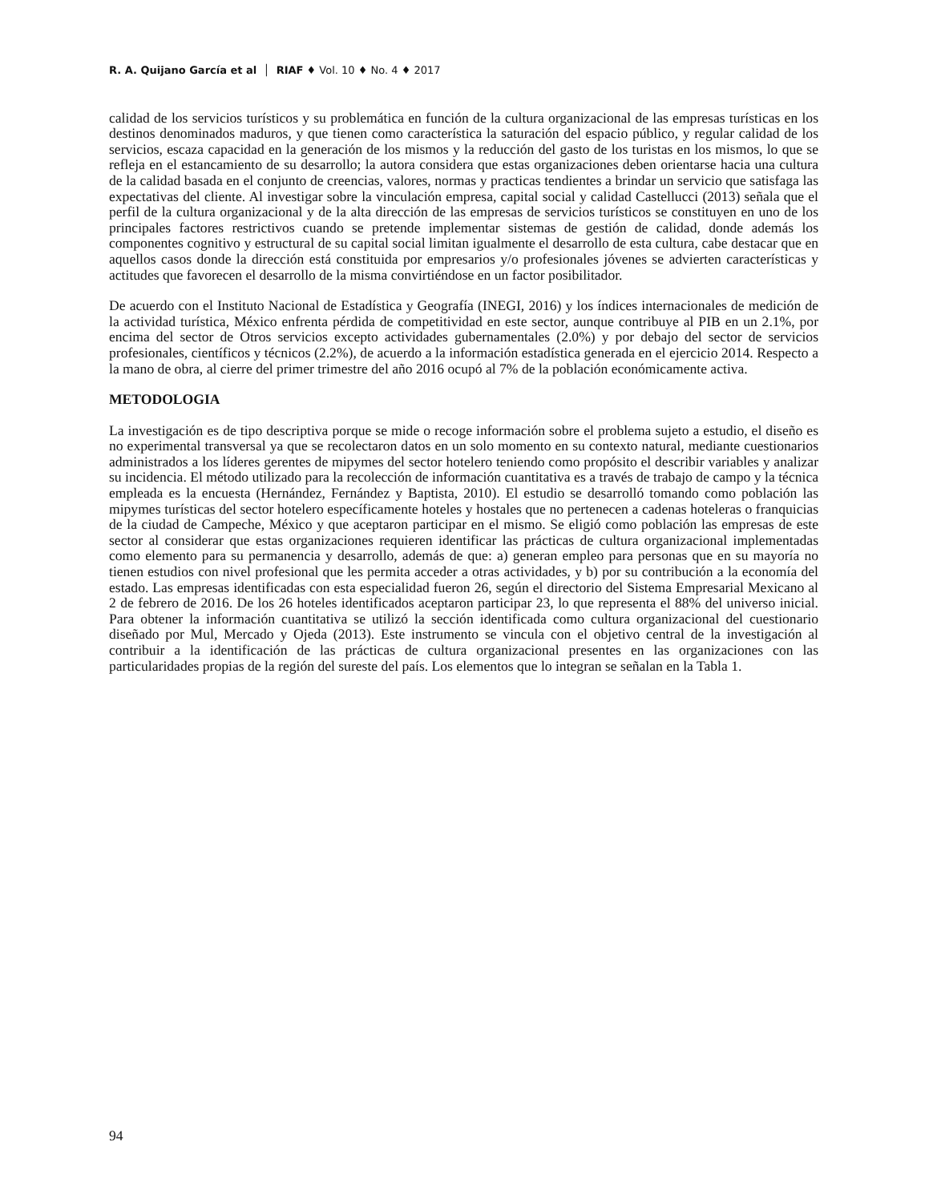R. A. Quijano García et al │ RIAF ♦ Vol. 10 ♦ No. 4 ♦ 2017
calidad de los servicios turísticos y su problemática en función de la cultura organizacional de las empresas turísticas en los destinos denominados maduros, y que tienen como característica la saturación del espacio público, y regular calidad de los servicios, escaza capacidad en la generación de los mismos y la reducción del gasto de los turistas en los mismos, lo que se refleja en el estancamiento de su desarrollo; la autora considera que estas organizaciones deben orientarse hacia una cultura de la calidad basada en el conjunto de creencias, valores, normas y practicas tendientes a brindar un servicio que satisfaga las expectativas del cliente. Al investigar sobre la vinculación empresa, capital social y calidad Castellucci (2013) señala que el perfil de la cultura organizacional y de la alta dirección de las empresas de servicios turísticos se constituyen en uno de los principales factores restrictivos cuando se pretende implementar sistemas de gestión de calidad, donde además los componentes cognitivo y estructural de su capital social limitan igualmente el desarrollo de esta cultura, cabe destacar que en aquellos casos donde la dirección está constituida por empresarios y/o profesionales jóvenes se advierten características y actitudes que favorecen el desarrollo de la misma convirtiéndose en un factor posibilitador.
De acuerdo con el Instituto Nacional de Estadística y Geografía (INEGI, 2016) y los índices internacionales de medición de la actividad turística, México enfrenta pérdida de competitividad en este sector, aunque contribuye al PIB en un 2.1%, por encima del sector de Otros servicios excepto actividades gubernamentales (2.0%) y por debajo del sector de servicios profesionales, científicos y técnicos (2.2%), de acuerdo a la información estadística generada en el ejercicio 2014. Respecto a la mano de obra, al cierre del primer trimestre del año 2016 ocupó al 7% de la población económicamente activa.
METODOLOGIA
La investigación es de tipo descriptiva porque se mide o recoge información sobre el problema sujeto a estudio, el diseño es no experimental transversal ya que se recolectaron datos en un solo momento en su contexto natural, mediante cuestionarios administrados a los líderes gerentes de mipymes del sector hotelero teniendo como propósito el describir variables y analizar su incidencia. El método utilizado para la recolección de información cuantitativa es a través de trabajo de campo y la técnica empleada es la encuesta (Hernández, Fernández y Baptista, 2010). El estudio se desarrolló tomando como población las mipymes turísticas del sector hotelero específicamente hoteles y hostales que no pertenecen a cadenas hoteleras o franquicias de la ciudad de Campeche, México y que aceptaron participar en el mismo. Se eligió como población las empresas de este sector al considerar que estas organizaciones requieren identificar las prácticas de cultura organizacional implementadas como elemento para su permanencia y desarrollo, además de que: a) generan empleo para personas que en su mayoría no tienen estudios con nivel profesional que les permita acceder a otras actividades, y b) por su contribución a la economía del estado. Las empresas identificadas con esta especialidad fueron 26, según el directorio del Sistema Empresarial Mexicano al 2 de febrero de 2016. De los 26 hoteles identificados aceptaron participar 23, lo que representa el 88% del universo inicial. Para obtener la información cuantitativa se utilizó la sección identificada como cultura organizacional del cuestionario diseñado por Mul, Mercado y Ojeda (2013). Este instrumento se vincula con el objetivo central de la investigación al contribuir a la identificación de las prácticas de cultura organizacional presentes en las organizaciones con las particularidades propias de la región del sureste del país. Los elementos que lo integran se señalan en la Tabla 1.
94